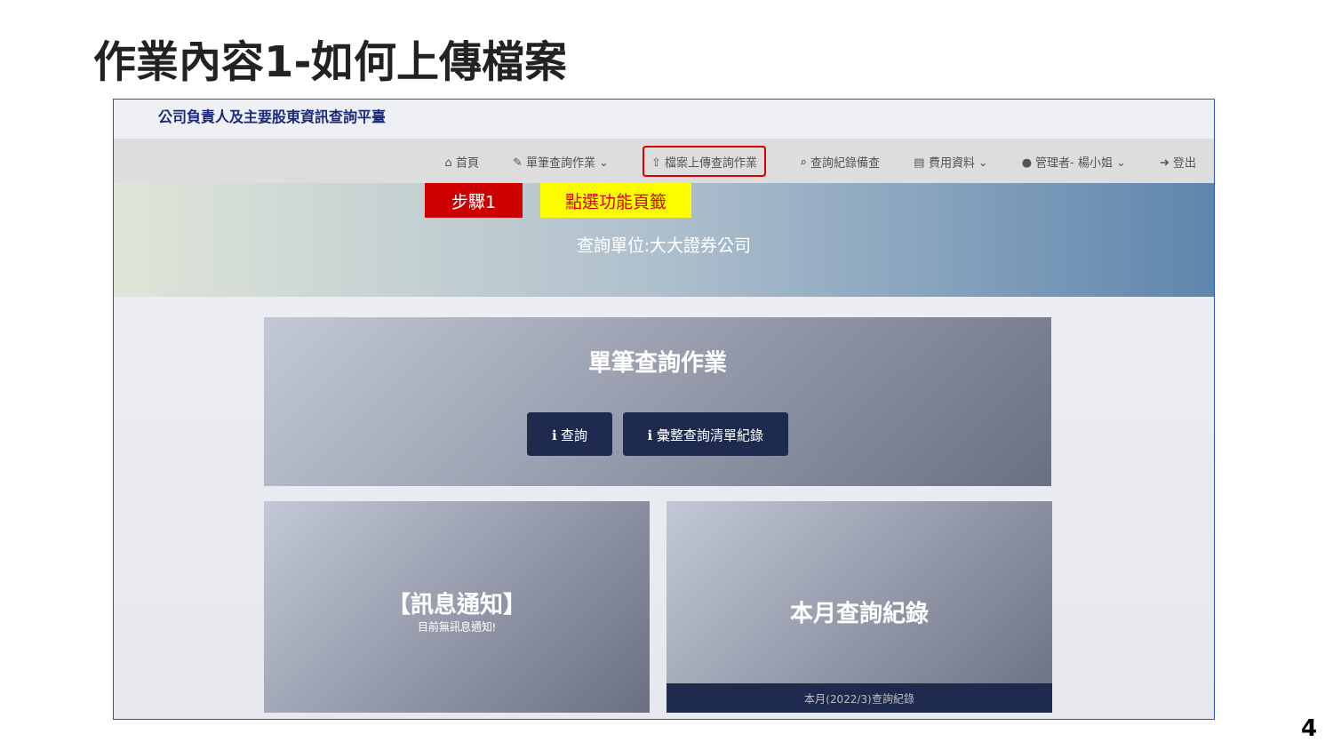作業內容1-如何上傳檔案
公司負責人及主要股東資訊查詢平臺
⌂ 首頁 ✎ 單筆查詢作業 ⌄ ⇧ 檔案上傳查詢作業 ⌕ 查詢紀錄備查 ▤ 費用資料 ⌄ ● 管理者- 楊小姐 ⌄ ➜ 登出
步驟1 點選功能頁籤
查詢單位:大大證券公司
單筆查詢作業
ℹ 查詢 ℹ 彙整查詢清單紀錄
【訊息通知】
目前無訊息通知!
本月查詢紀錄
本月(2022/3)查詢紀錄
4